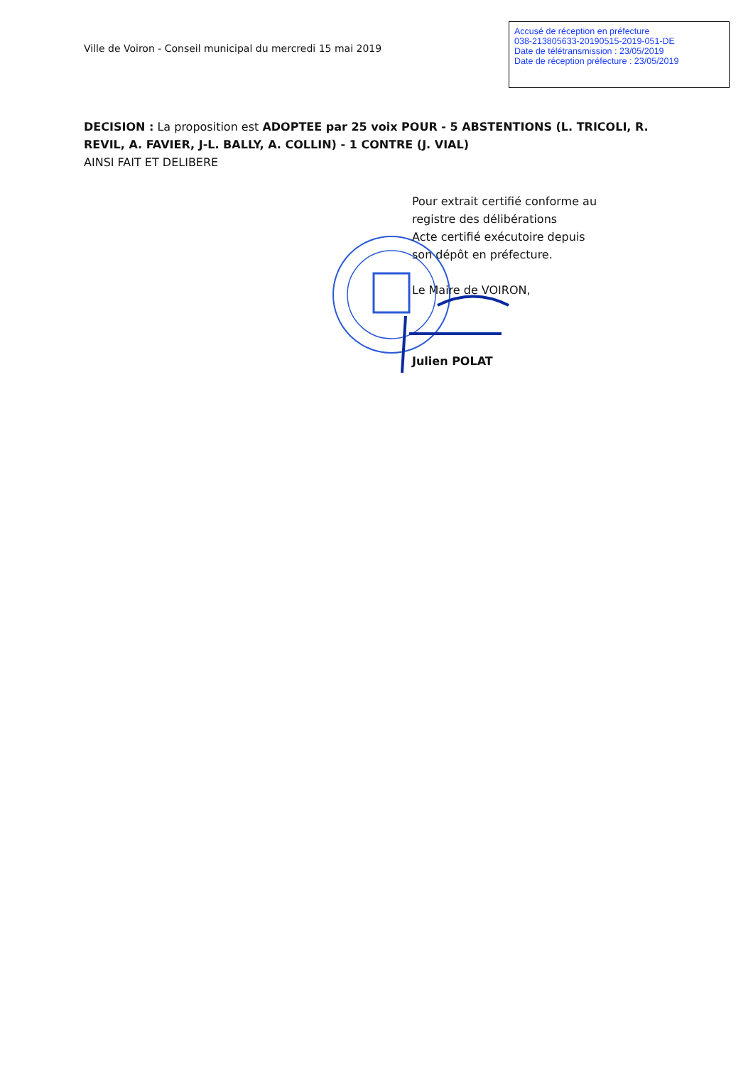Ville de Voiron - Conseil municipal du mercredi 15 mai 2019
Accusé de réception en préfecture
038-213805633-20190515-2019-051-DE
Date de télétransmission : 23/05/2019
Date de réception préfecture : 23/05/2019
DECISION : La proposition est ADOPTEE par 25 voix POUR - 5 ABSTENTIONS (L. TRICOLI, R. REVIL, A. FAVIER, J-L. BALLY, A. COLLIN) - 1 CONTRE (J. VIAL)
AINSI FAIT ET DELIBERE
Pour extrait certifié conforme au
registre des délibérations
Acte certifié exécutoire depuis
son dépôt en préfecture.
Le Maire de VOIRON,
Julien POLAT